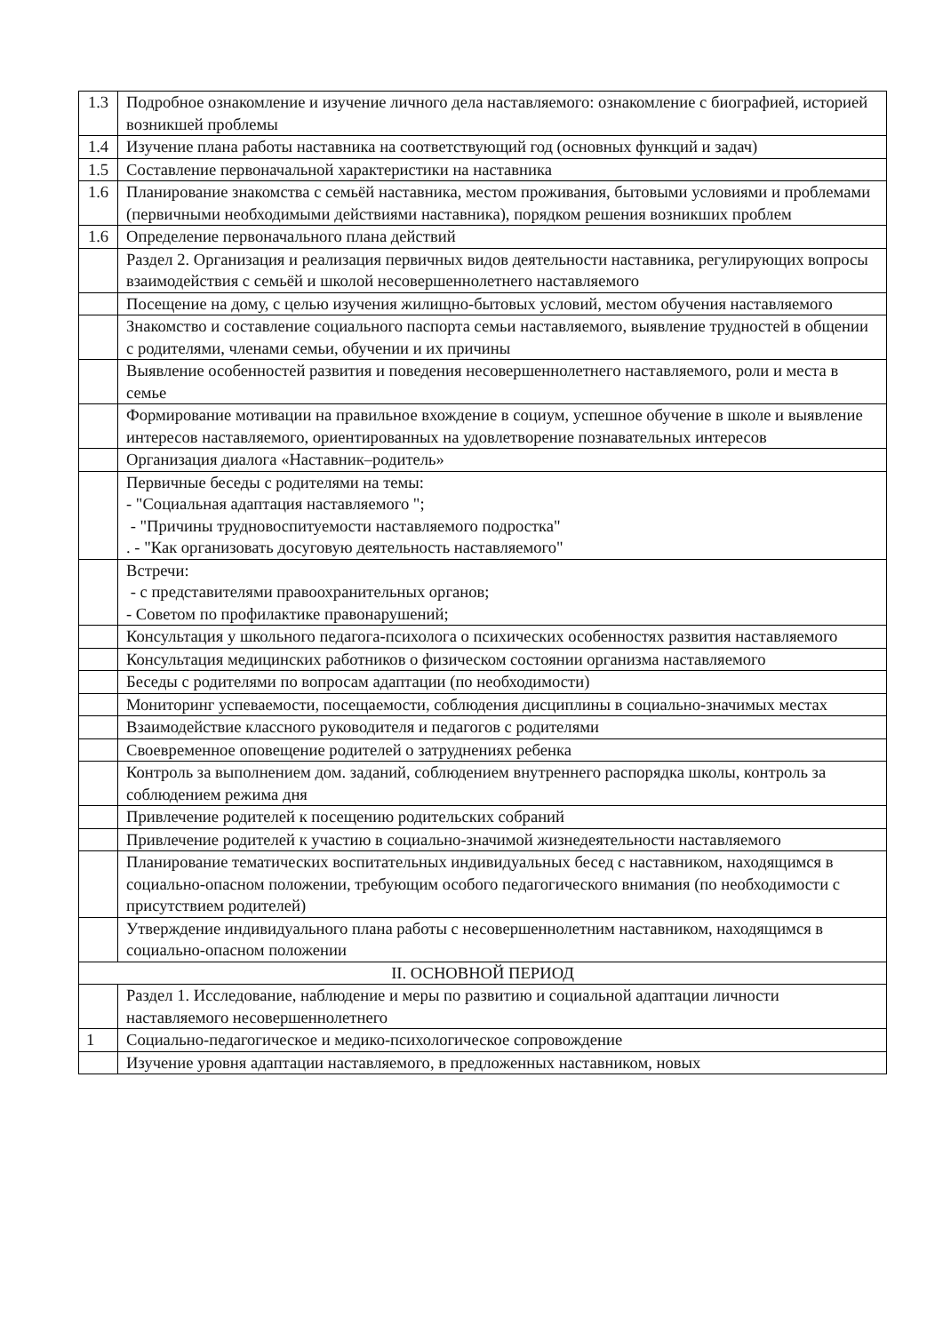| 1.3 | Подробное ознакомление и изучение личного дела наставляемого: ознакомление с биографией, историей возникшей проблемы |
| 1.4 | Изучение плана работы наставника на соответствующий год (основных функций и задач) |
| 1.5 | Составление первоначальной характеристики на наставника |
| 1.6 | Планирование знакомства с семьёй наставника, местом проживания, бытовыми условиями и проблемами (первичными необходимыми действиями наставника), порядком решения возникших проблем |
| 1.6 | Определение первоначального плана действий |
| | Раздел 2. Организация и реализация первичных видов деятельности наставника, регулирующих вопросы взаимодействия с семьёй и школой несовершеннолетнего наставляемого |
| | Посещение на дому, с целью изучения жилищно-бытовых условий, местом обучения наставляемого |
| | Знакомство и составление социального паспорта семьи наставляемого, выявление трудностей в общении с родителями, членами семьи, обучении и их причины |
| | Выявление особенностей развития и поведения несовершеннолетнего наставляемого, роли и места в семье |
| | Формирование мотивации на правильное вхождение в социум, успешное обучение в школе и выявление интересов наставляемого, ориентированных на удовлетворение познавательных интересов |
| | Организация диалога «Наставник–родитель» |
| | Первичные беседы с родителями на темы: - "Социальная адаптация наставляемого "; - "Причины трудновоспитуемости наставляемого подростка" . - "Как организовать досуговую деятельность наставляемого" |
| | Встречи: - с представителями правоохранительных органов; - Советом по профилактике правонарушений; |
| | Консультация у школьного педагога-психолога о психических особенностях развития наставляемого |
| | Консультация медицинских работников о физическом состоянии организма наставляемого |
| | Беседы с родителями по вопросам адаптации (по необходимости) |
| | Мониторинг успеваемости, посещаемости, соблюдения дисциплины в социально-значимых местах |
| | Взаимодействие классного руководителя и педагогов с родителями |
| | Своевременное оповещение родителей о затруднениях ребенка |
| | Контроль за выполнением дом. заданий, соблюдением внутреннего распорядка школы, контроль за соблюдением режима дня |
| | Привлечение родителей к посещению родительских собраний |
| | Привлечение родителей к участию в социально-значимой жизнедеятельности наставляемого |
| | Планирование тематических воспитательных индивидуальных бесед с наставником, находящимся в социально-опасном положении, требующим особого педагогического внимания (по необходимости с присутствием родителей) |
| | Утверждение индивидуального плана работы с несовершеннолетним наставником, находящимся в социально-опасном положении |
| II. ОСНОВНОЙ ПЕРИОД | |
| | Раздел 1. Исследование, наблюдение и меры по развитию и социальной адаптации личности наставляемого несовершеннолетнего |
| 1 | Социально-педагогическое и медико-психологическое сопровождение |
| | Изучение уровня адаптации наставляемого, в предложенных наставником, новых |